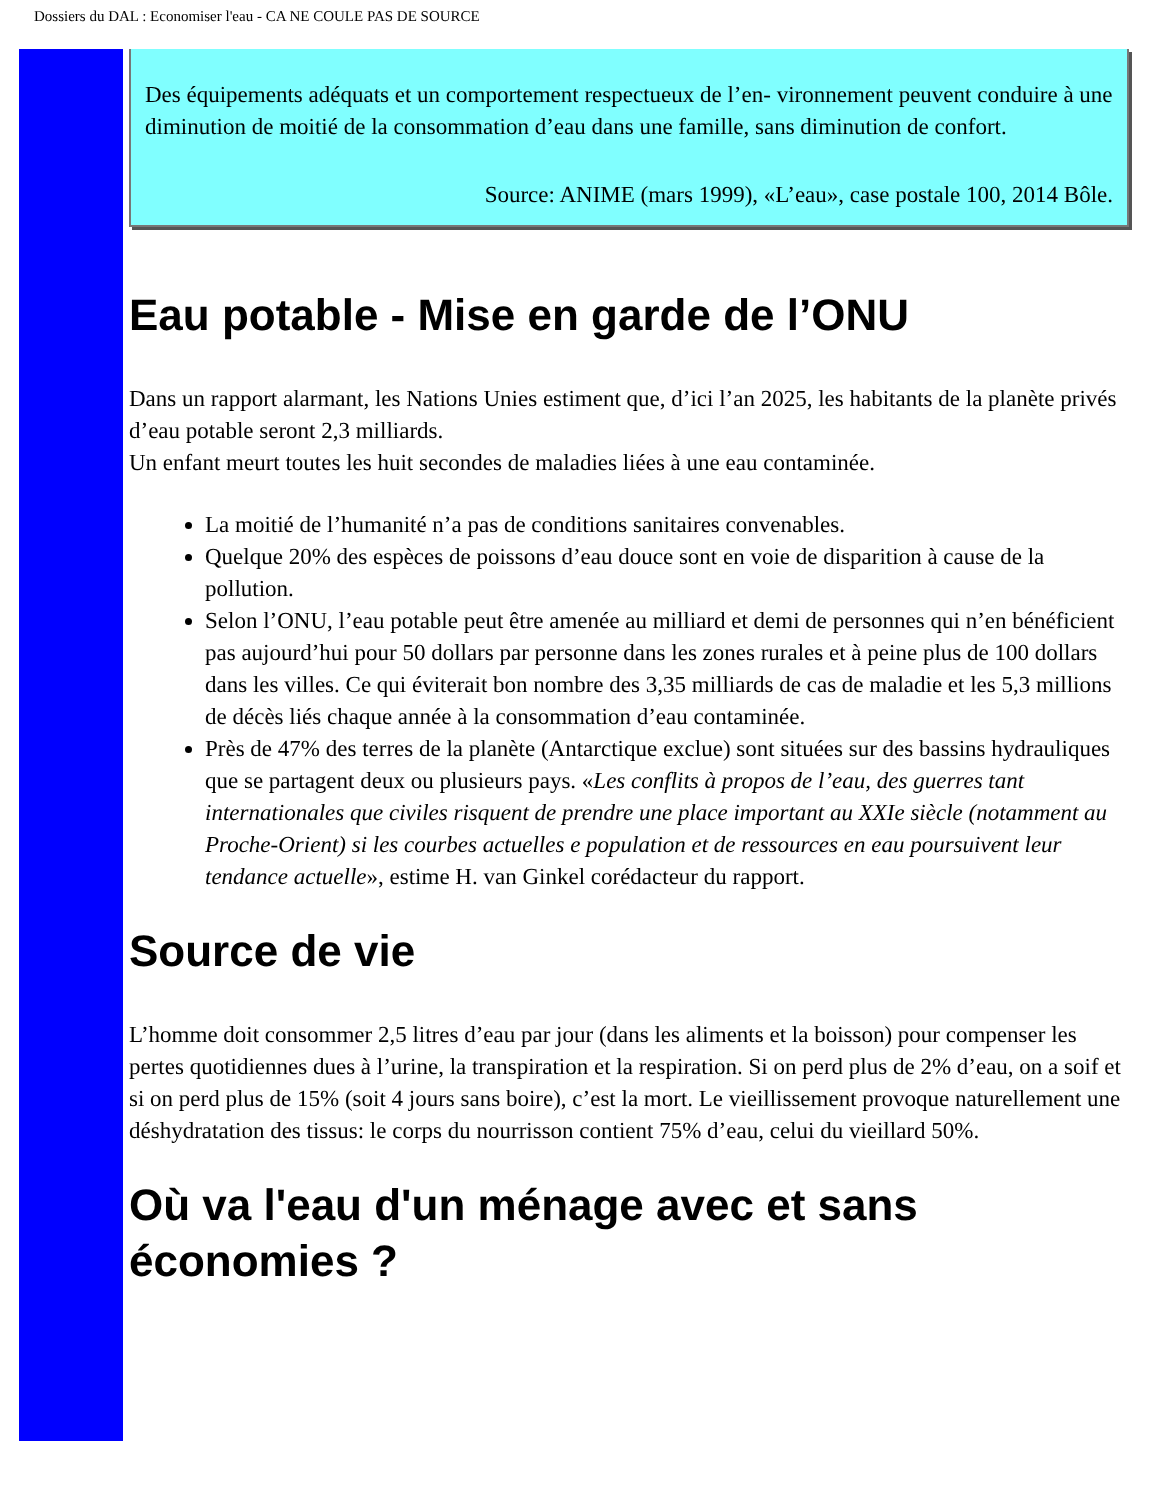Dossiers du DAL : Economiser l'eau - CA NE COULE PAS DE SOURCE
Des équipements adéquats et un comportement respectueux de l’en- vironnement peuvent conduire à une diminution de moitié de la consommation d’eau dans une famille, sans diminution de confort.
Source: ANIME (mars 1999), «L’eau», case postale 100, 2014 Bôle.
Eau potable - Mise en garde de l’ONU
Dans un rapport alarmant, les Nations Unies estiment que, d’ici l’an 2025, les habitants de la planète privés d’eau potable seront 2,3 milliards.
Un enfant meurt toutes les huit secondes de maladies liées à une eau contaminée.
La moitié de l’humanité n’a pas de conditions sanitaires convenables.
Quelque 20% des espèces de poissons d’eau douce sont en voie de disparition à cause de la pollution.
Selon l’ONU, l’eau potable peut être amenée au milliard et demi de personnes qui n’en bénéficient pas aujourd’hui pour 50 dollars par personne dans les zones rurales et à peine plus de 100 dollars dans les villes. Ce qui éviterait bon nombre des 3,35 milliards de cas de maladie et les 5,3 millions de décès liés chaque année à la consommation d’eau contaminée.
Près de 47% des terres de la planète (Antarctique exclue) sont situées sur des bassins hydrauliques que se partagent deux ou plusieurs pays. «Les conflits à propos de l’eau, des guerres tant internationales que civiles risquent de prendre une place important au XXIe siècle (notamment au Proche-Orient) si les courbes actuelles e population et de ressources en eau poursuivent leur tendance actuelle», estime H. van Ginkel corédacteur du rapport.
Source de vie
L’homme doit consommer 2,5 litres d’eau par jour (dans les aliments et la boisson) pour compenser les pertes quotidiennes dues à l’urine, la transpiration et la respiration. Si on perd plus de 2% d’eau, on a soif et si on perd plus de 15% (soit 4 jours sans boire), c’est la mort. Le vieillissement provoque naturellement une déshydratation des tissus: le corps du nourrisson contient 75% d’eau, celui du vieillard 50%.
Où va l'eau d'un ménage avec et sans économies ?